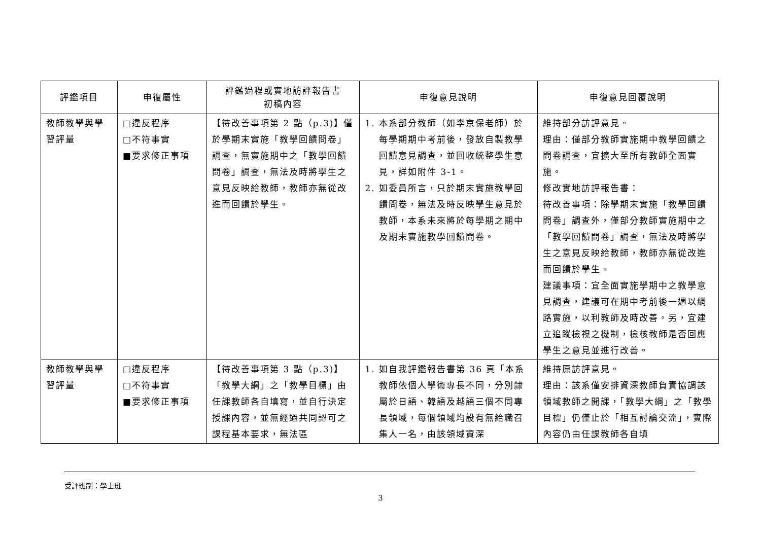| 評鑑項目 | 申復屬性 | 評鑑過程或實地訪評報告書 初稿內容 | 申復意見說明 | 申復意見回覆說明 |
| --- | --- | --- | --- | --- |
| 教師教學與學習評量 | □違反程序 □不符事實 ■要求修正事項 | 【待改善事項第 2 點（p.3)】僅於學期末實施「教學回饋問卷」調查，無實施期中之「教學回饋問卷」調查，無法及時將學生之意見反映給教師，教師亦無從改進而回饋於學生。 | 1. 本系部分教師（如李京保老師）於每學期期中考前後，發放自製教學回饋意見調查，並回收統整學生意見，詳如附件 3-1。 2. 如委員所言，只於期末實施教學回饋問卷，無法及時反映學生意見於教師，本系未來將於每學期之期中及期末實施教學回饋問卷。 | 維持部分訪評意見。 理由：僅部分教師實施期中教學回饋之問卷調查，宜擴大至所有教師全面實施。 修改實地訪評報告書： 待改善事項：除學期末實施「教學回饋問卷」調查外，僅部分教師實施期中之「教學回饋問卷」調查，無法及時將學生之意見反映給教師，教師亦無從改進而回饋於學生。 建議事項：宜全面實施學期中之教學意見調查，建議可在期中考前後一週以網路實施，以利教師及時改善。另，宜建立追蹤檢視之機制，檢核教師是否回應學生之意見並進行改善。 |
| 教師教學與學習評量 | □違反程序 □不符事實 ■要求修正事項 | 【待改善事項第 3 點（p.3)】「教學大綱」之「教學目標」由任課教師各自填寫，並自行決定授課內容，並無經過共同認可之課程基本要求，無法區 | 1. 如自我評鑑報告書第 36 頁「本系教師依個人學術專長不同，分別隸屬於日語、韓語及越語三個不同專長領域，每個領域均設有無給職召集人一名，由該領域資深 | 維持原訪評意見。 理由：該系僅安排資深教師負責協調該領域教師之開課，「教學大綱」之「教學目標」仍僅止於「相互討論交流」，實際內容仍由任課教師各自填 |
受評班制：學士班
3